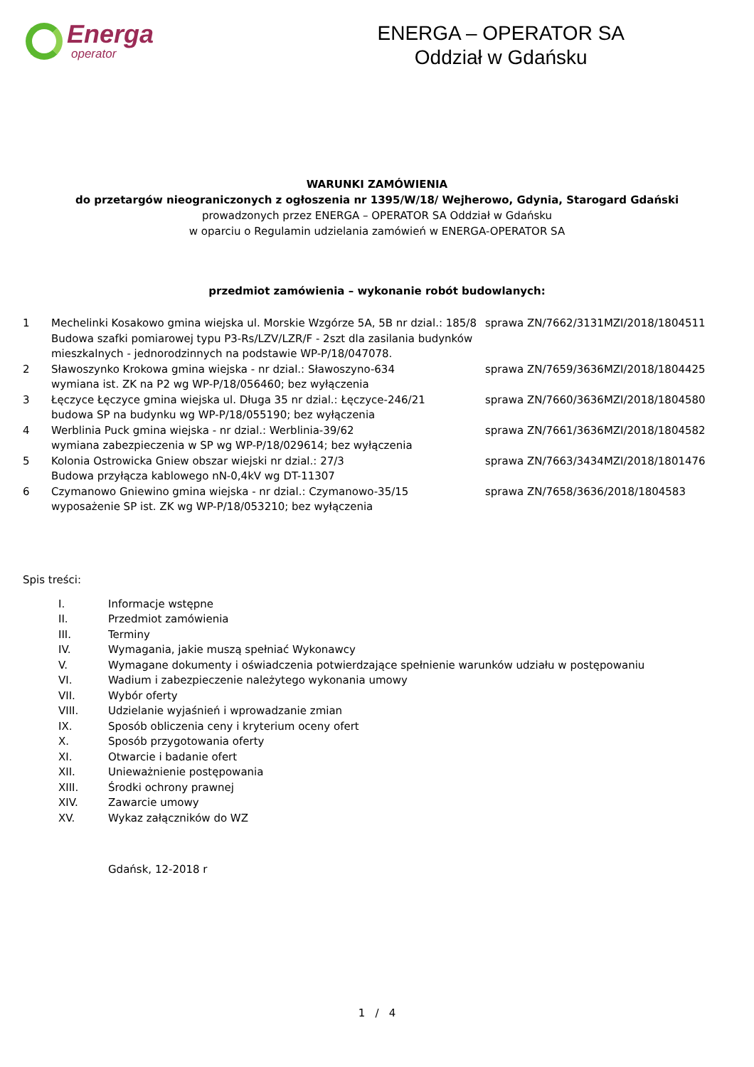Energa
operator
ENERGA – OPERATOR SA
Oddział w Gdańsku
WARUNKI ZAMÓWIENIA
do przetargów nieograniczonych z ogłoszenia nr 1395/W/18/ Wejherowo, Gdynia, Starogard Gdański
prowadzonych przez ENERGA – OPERATOR SA Oddział w Gdańsku
w oparciu o Regulamin udzielania zamówień w ENERGA-OPERATOR SA
przedmiot zamówienia – wykonanie robót budowlanych:
| 1 | Mechelinki Kosakowo gmina wiejska ul. Morskie Wzgórze 5A, 5B nr dzial.: 185/8 Budowa szafki pomiarowej typu P3-Rs/LZV/LZR/F - 2szt dla zasilania budynków mieszkalnych - jednorodzinnych na podstawie WP-P/18/047078. | sprawa ZN/7662/3131MZI/2018/1804511 |
| 2 | Sławoszynko Krokowa gmina wiejska - nr dzial.: Sławoszyno-634 wymiana ist. ZK na P2 wg WP-P/18/056460; bez wyłączenia | sprawa ZN/7659/3636MZI/2018/1804425 |
| 3 | Łęczyce Łęczyce gmina wiejska ul. Długa 35 nr dzial.: Łęczyce-246/21 budowa SP na budynku wg WP-P/18/055190; bez wyłączenia | sprawa ZN/7660/3636MZI/2018/1804580 |
| 4 | Werblinia Puck gmina wiejska - nr dzial.: Werblinia-39/62 wymiana zabezpieczenia w SP wg WP-P/18/029614; bez wyłączenia | sprawa ZN/7661/3636MZI/2018/1804582 |
| 5 | Kolonia Ostrowicka Gniew obszar wiejski nr dzial.: 27/3 Budowa przyłącza kablowego nN-0,4kV wg DT-11307 | sprawa ZN/7663/3434MZI/2018/1801476 |
| 6 | Czymanowo Gniewino gmina wiejska - nr dzial.: Czymanowo-35/15 wyposażenie SP ist. ZK wg WP-P/18/053210; bez wyłączenia | sprawa ZN/7658/3636/2018/1804583 |
Spis treści:
| I. | Informacje wstępne |
| II. | Przedmiot zamówienia |
| III. | Terminy |
| IV. | Wymagania, jakie muszą spełniać Wykonawcy |
| V. | Wymagane dokumenty i oświadczenia potwierdzające spełnienie warunków udziału w postępowaniu |
| VI. | Wadium i zabezpieczenie należytego wykonania umowy |
| VII. | Wybór oferty |
| VIII. | Udzielanie wyjaśnień i wprowadzanie zmian |
| IX. | Sposób obliczenia ceny i kryterium oceny ofert |
| X. | Sposób przygotowania oferty |
| XI. | Otwarcie i badanie ofert |
| XII. | Unieważnienie postępowania |
| XIII. | Środki ochrony prawnej |
| XIV. | Zawarcie umowy |
| XV. | Wykaz załączników do WZ |
Gdańsk, 12-2018 r
1 / 4